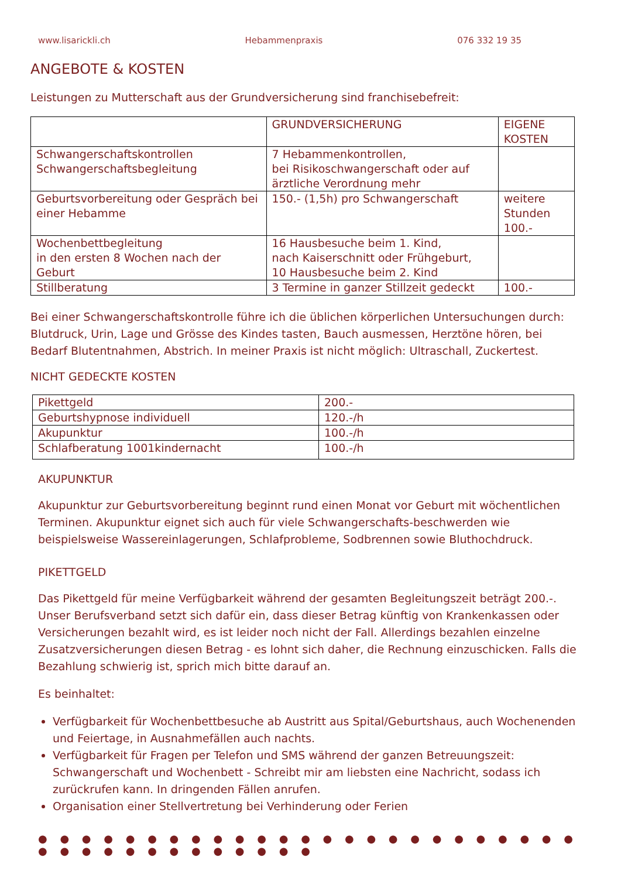www.lisarickli.ch Hebammenpraxis 076 332 19 35
ANGEBOTE & KOSTEN
Leistungen zu Mutterschaft aus der Grundversicherung sind franchisebefreit:
| | GRUNDVERSICHERUNG | EIGENE KOSTEN |
| Schwangerschaftskontrollen Schwangerschaftsbegleitung | 7 Hebammenkontrollen, bei Risikoschwangerschaft oder auf ärztliche Verordnung mehr | |
| Geburtsvorbereitung oder Gespräch bei einer Hebamme | 150.- (1,5h) pro Schwangerschaft | weitere Stunden 100.- |
| Wochenbettbegleitung in den ersten 8 Wochen nach der Geburt | 16 Hausbesuche beim 1. Kind, nach Kaiserschnitt oder Frühgeburt, 10 Hausbesuche beim 2. Kind | |
| Stillberatung | 3 Termine in ganzer Stillzeit gedeckt | 100.- |
Bei einer Schwangerschaftskontrolle führe ich die üblichen körperlichen Untersuchungen durch: Blutdruck, Urin, Lage und Grösse des Kindes tasten, Bauch ausmessen, Herztöne hören, bei Bedarf Blutentnahmen, Abstrich. In meiner Praxis ist nicht möglich: Ultraschall, Zuckertest.
NICHT GEDECKTE KOSTEN
| Pikettgeld | 200.- |
| Geburtshypnose individuell | 120.-/h |
| Akupunktur | 100.-/h |
| Schlafberatung 1001kindernacht | 100.-/h |
AKUPUNKTUR
Akupunktur zur Geburtsvorbereitung beginnt rund einen Monat vor Geburt mit wöchentlichen Terminen. Akupunktur eignet sich auch für viele Schwangerschafts-beschwerden wie beispielsweise Wassereinlagerungen, Schlafprobleme, Sodbrennen sowie Bluthochdruck.
PIKETTGELD
Das Pikettgeld für meine Verfügbarkeit während der gesamten Begleitungszeit beträgt 200.-. Unser Berufsverband setzt sich dafür ein, dass dieser Betrag künftig von Krankenkassen oder Versicherungen bezahlt wird, es ist leider noch nicht der Fall. Allerdings bezahlen einzelne Zusatzversicherungen diesen Betrag - es lohnt sich daher, die Rechnung einzuschicken. Falls die Bezahlung schwierig ist, sprich mich bitte darauf an.
Es beinhaltet:
Verfügbarkeit für Wochenbettbesuche ab Austritt aus Spital/Geburtshaus, auch Wochenenden und Feiertage, in Ausnahmefällen auch nachts.
Verfügbarkeit für Fragen per Telefon und SMS während der ganzen Betreuungszeit: Schwangerschaft und Wochenbett - Schreibt mir am liebsten eine Nachricht, sodass ich zurückrufen kann. In dringenden Fällen anrufen.
Organisation einer Stellvertretung bei Verhinderung oder Ferien
● ● ● ● ● ● ● ● ● ● ● ● ● ● ● ● ● ● ● ● ● ● ● ● ● ● ● ● ● ● ● ● ● ● ● ● ● ●